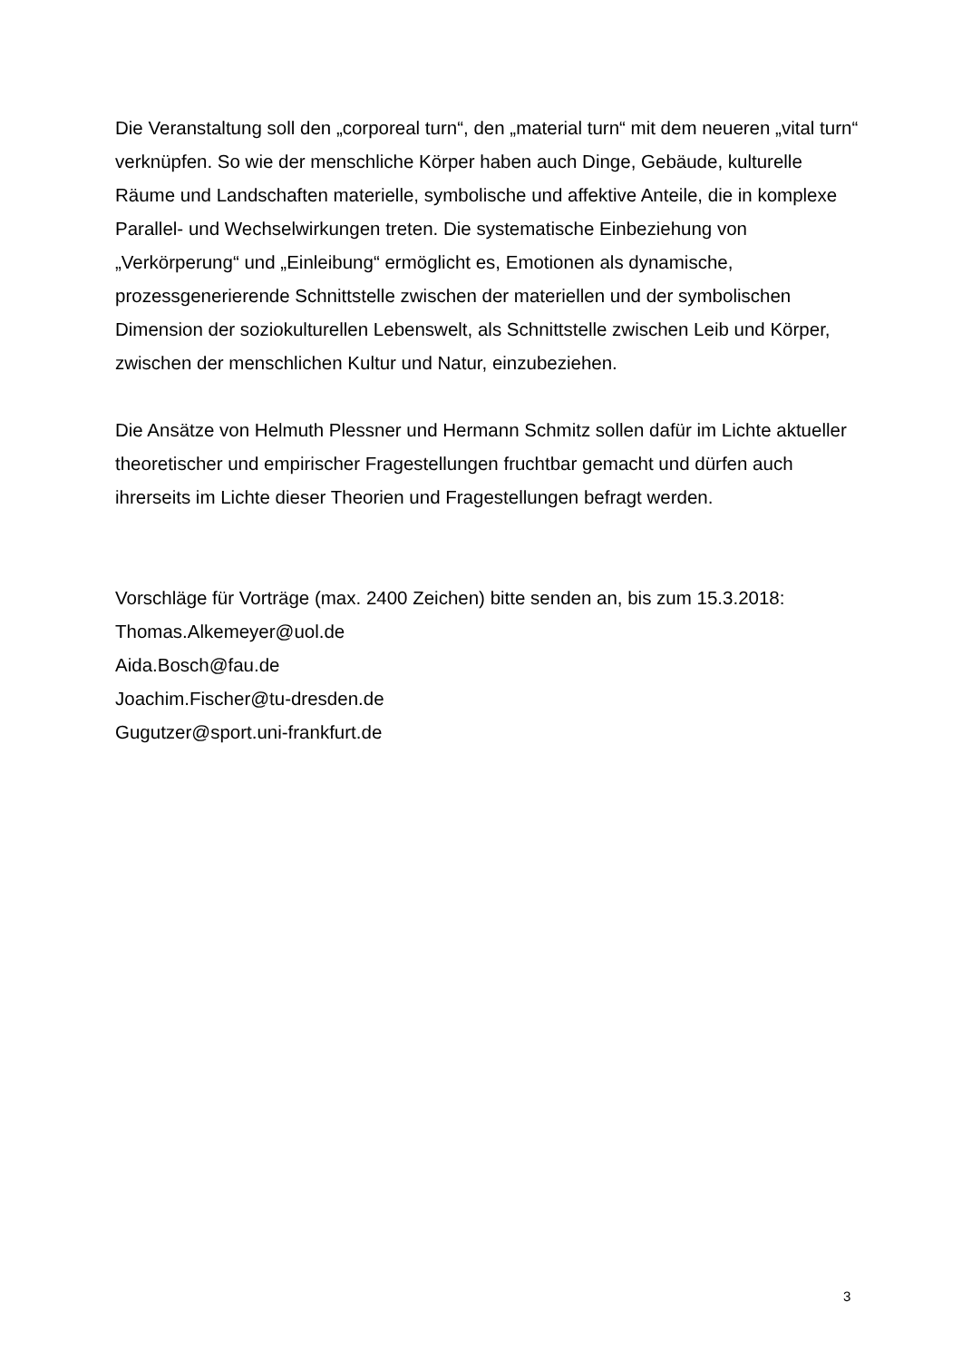Die Veranstaltung soll den „corporeal turn“, den „material turn“ mit dem neueren „vital turn“ verknüpfen. So wie der menschliche Körper haben auch Dinge, Gebäude, kulturelle Räume und Landschaften materielle, symbolische und affektive Anteile, die in komplexe Parallel- und Wechselwirkungen treten. Die systematische Einbeziehung von „Verkörperung“ und „Einleibung“ ermöglicht es, Emotionen als dynamische, prozessgenerierende Schnittstelle zwischen der materiellen und der symbolischen Dimension der soziokulturellen Lebenswelt, als Schnittstelle zwischen Leib und Körper, zwischen der menschlichen Kultur und Natur, einzubeziehen.
Die Ansätze von Helmuth Plessner und Hermann Schmitz sollen dafür im Lichte aktueller theoretischer und empirischer Fragestellungen fruchtbar gemacht und dürfen auch ihrerseits im Lichte dieser Theorien und Fragestellungen befragt werden.
Vorschläge für Vorträge (max. 2400 Zeichen) bitte senden an, bis zum 15.3.2018:
Thomas.Alkemeyer@uol.de
Aida.Bosch@fau.de
Joachim.Fischer@tu-dresden.de
Gugutzer@sport.uni-frankfurt.de
3